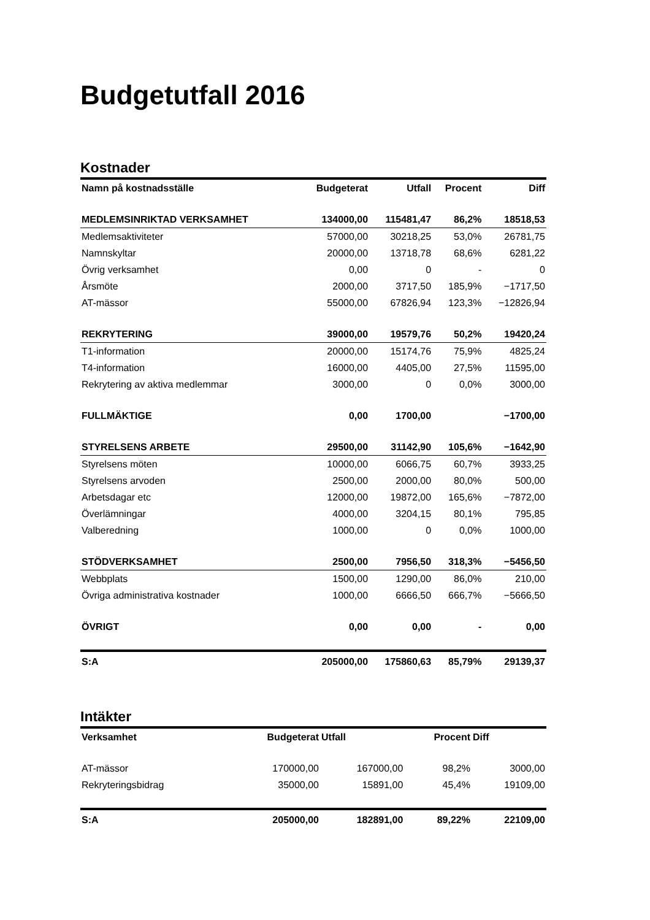Budgetutfall 2016
Kostnader
| Namn på kostnadsställe | Budgeterat | Utfall | Procent | Diff |
| --- | --- | --- | --- | --- |
| MEDLEMSINRIKTAD VERKSAMHET | 134000,00 | 115481,47 | 86,2% | 18518,53 |
| Medlemsaktiviteter | 57000,00 | 30218,25 | 53,0% | 26781,75 |
| Namnskyltar | 20000,00 | 13718,78 | 68,6% | 6281,22 |
| Övrig verksamhet | 0,00 | 0 | - | 0 |
| Årsmöte | 2000,00 | 3717,50 | 185,9% | −1717,50 |
| AT-mässor | 55000,00 | 67826,94 | 123,3% | −12826,94 |
| REKRYTERING | 39000,00 | 19579,76 | 50,2% | 19420,24 |
| T1-information | 20000,00 | 15174,76 | 75,9% | 4825,24 |
| T4-information | 16000,00 | 4405,00 | 27,5% | 11595,00 |
| Rekrytering av aktiva medlemmar | 3000,00 | 0 | 0,0% | 3000,00 |
| FULLMÄKTIGE | 0,00 | 1700,00 | | −1700,00 |
| STYRELSENS ARBETE | 29500,00 | 31142,90 | 105,6% | −1642,90 |
| Styrelsens möten | 10000,00 | 6066,75 | 60,7% | 3933,25 |
| Styrelsens arvoden | 2500,00 | 2000,00 | 80,0% | 500,00 |
| Arbetsdagar etc | 12000,00 | 19872,00 | 165,6% | −7872,00 |
| Överlämningar | 4000,00 | 3204,15 | 80,1% | 795,85 |
| Valberedning | 1000,00 | 0 | 0,0% | 1000,00 |
| STÖDVERKSAMHET | 2500,00 | 7956,50 | 318,3% | −5456,50 |
| Webbplats | 1500,00 | 1290,00 | 86,0% | 210,00 |
| Övriga administrativa kostnader | 1000,00 | 6666,50 | 666,7% | −5666,50 |
| ÖVRIGT | 0,00 | 0,00 | - | 0,00 |
| S:A | 205000,00 | 175860,63 | 85,79% | 29139,37 |
Intäkter
| Verksamhet | Budgeterat | Utfall | Procent | Diff |
| --- | --- | --- | --- | --- |
| AT-mässor | 170000,00 | 167000,00 | 98,2% | 3000,00 |
| Rekryteringsbidrag | 35000,00 | 15891,00 | 45,4% | 19109,00 |
| S:A | 205000,00 | 182891,00 | 89,22% | 22109,00 |